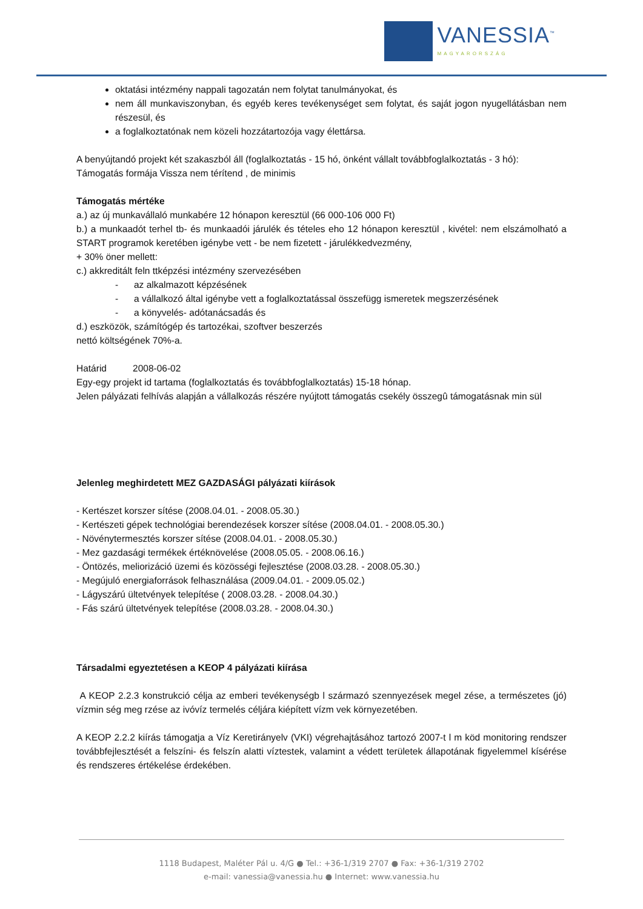VANESSIA<sup>™</sup>
MAGYARORSZÁG
oktatási intézmény nappali tagozatán nem folytat tanulmányokat, és
nem áll munkaviszonyban, és egyéb keres tevékenységet sem folytat, és saját jogon nyugellátásban nem részesül, és
a foglalkoztatónak nem közeli hozzátartozója vagy élettársa.
A benyújtandó projekt két szakaszból áll (foglalkoztatás - 15 hó, önként vállalt továbbfoglalkoztatás - 3 hó):
Támogatás formája Vissza nem térítend , de minimis
Támogatás mértéke
a.) az új munkavállaló munkabére 12 hónapon keresztül (66 000-106 000 Ft)
b.) a munkaadót terhel tb- és munkaadói járulék és tételes eho 12 hónapon keresztül , kivétel: nem elszámolható a START programok keretében igénybe vett - be nem fizetett - járulékkedvezmény,
+ 30% öner mellett:
c.) akkreditált feln ttképzési intézmény szervezésében
- az alkalmazott képzésének
- a vállalkozó által igénybe vett a foglalkoztatással összefügg ismeretek megszerzésének
- a könyvelés- adótanácsadás és
d.) eszközök, számítógép és tartozékai, szoftver beszerzés
nettó költségének 70%-a.
Határid 2008-06-02
Egy-egy projekt id tartama (foglalkoztatás és továbbfoglalkoztatás) 15-18 hónap.
Jelen pályázati felhívás alapján a vállalkozás részére nyújtott támogatás csekély összegû támogatásnak min sül
Jelenleg meghirdetett MEZ GAZDASÁGI pályázati kiírások
- Kertészet korszer sítése (2008.04.01. - 2008.05.30.)
- Kertészeti gépek technológiai berendezések korszer sítése (2008.04.01. - 2008.05.30.)
- Növénytermesztés korszer sítése (2008.04.01. - 2008.05.30.)
- Mez gazdasági termékek értéknövelése (2008.05.05. - 2008.06.16.)
- Öntözés, meliorizáció üzemi és közösségi fejlesztése (2008.03.28. - 2008.05.30.)
- Megújuló energiaforrások felhasználása (2009.04.01. - 2009.05.02.)
- Lágyszárú ültetvények telepítése ( 2008.03.28. - 2008.04.30.)
- Fás szárú ültetvények telepítése (2008.03.28. - 2008.04.30.)
Társadalmi egyeztetésen a KEOP 4 pályázati kiírása
A KEOP 2.2.3 konstrukció célja az emberi tevékenységb l származó szennyezések megel zése, a természetes (jó) vízmin ség meg rzése az ivóvíz termelés céljára kiépített vízm vek környezetében.
A KEOP 2.2.2 kiírás támogatja a Víz Keretirányelv (VKI) végrehajtásához tartozó 2007-t l m köd monitoring rendszer továbbfejlesztését a felszíni- és felszín alatti víztestek, valamint a védett területek állapotának figyelemmel kísérése és rendszeres értékelése érdekében.
1118 Budapest, Maléter Pál u. 4/G ● Tel.: +36-1/319 2707 ● Fax: +36-1/319 2702
e-mail: vanessia@vanessia.hu ● Internet: www.vanessia.hu